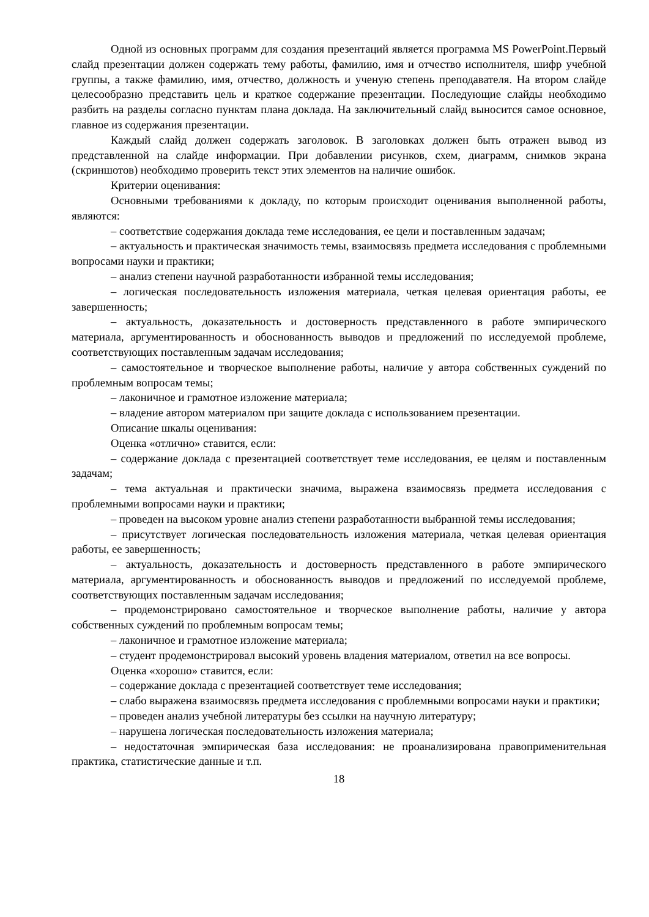Одной из основных программ для создания презентаций является программа MS PowerPoint.Первый слайд презентации должен содержать тему работы, фамилию, имя и отчество исполнителя, шифр учебной группы, а также фамилию, имя, отчество, должность и ученую степень преподавателя. На втором слайде целесообразно представить цель и краткое содержание презентации. Последующие слайды необходимо разбить на разделы согласно пунктам плана доклада. На заключительный слайд выносится самое основное, главное из содержания презентации.
Каждый слайд должен содержать заголовок. В заголовках должен быть отражен вывод из представленной на слайде информации. При добавлении рисунков, схем, диаграмм, снимков экрана (скриншотов) необходимо проверить текст этих элементов на наличие ошибок.
Критерии оценивания:
Основными требованиями к докладу, по которым происходит оценивания выполненной работы, являются:
– соответствие содержания доклада теме исследования, ее цели и поставленным задачам;
– актуальность и практическая значимость темы, взаимосвязь предмета исследования с проблемными вопросами науки и практики;
– анализ степени научной разработанности избранной темы исследования;
– логическая последовательность изложения материала, четкая целевая ориентация работы, ее завершенность;
– актуальность, доказательность и достоверность представленного в работе эмпирического материала, аргументированность и обоснованность выводов и предложений по исследуемой проблеме, соответствующих поставленным задачам исследования;
– самостоятельное и творческое выполнение работы, наличие у автора собственных суждений по проблемным вопросам темы;
– лаконичное и грамотное изложение материала;
– владение автором материалом при защите доклада с использованием презентации.
Описание шкалы оценивания:
Оценка «отлично» ставится, если:
– содержание доклада с презентацией соответствует теме исследования, ее целям и поставленным задачам;
– тема актуальная и практически значима, выражена взаимосвязь предмета исследования с проблемными вопросами науки и практики;
– проведен на высоком уровне анализ степени разработанности выбранной темы исследования;
– присутствует логическая последовательность изложения материала, четкая целевая ориентация работы, ее завершенность;
– актуальность, доказательность и достоверность представленного в работе эмпирического материала, аргументированность и обоснованность выводов и предложений по исследуемой проблеме, соответствующих поставленным задачам исследования;
– продемонстрировано самостоятельное и творческое выполнение работы, наличие у автора собственных суждений по проблемным вопросам темы;
– лаконичное и грамотное изложение материала;
– студент продемонстрировал высокий уровень владения материалом, ответил на все вопросы.
Оценка «хорошо» ставится, если:
– содержание доклада с презентацией соответствует теме исследования;
– слабо выражена взаимосвязь предмета исследования с проблемными вопросами науки и практики;
– проведен анализ учебной литературы без ссылки на научную литературу;
– нарушена логическая последовательность изложения материала;
– недостаточная эмпирическая база исследования: не проанализирована правоприменительная практика, статистические данные и т.п.
18